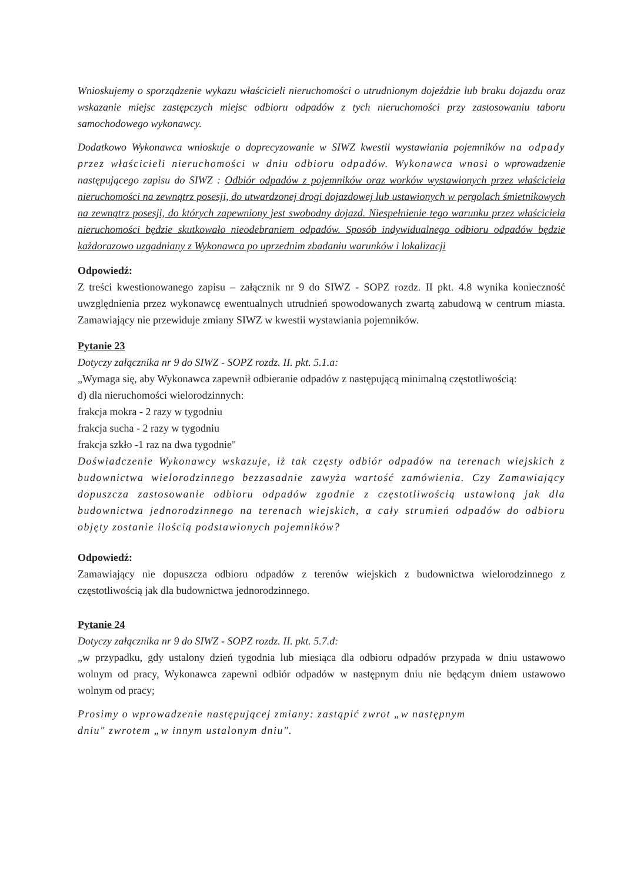Wnioskujemy o sporządzenie wykazu właścicieli nieruchomości o utrudnionym dojeździe lub braku dojazdu oraz wskazanie miejsc zastępczych miejsc odbioru odpadów z tych nieruchomości przy zastosowaniu taboru samochodowego wykonawcy.
Dodatkowo Wykonawca wnioskuje o doprecyzowanie w SIWZ kwestii wystawiania pojemników na odpady przez właścicieli nieruchomości w dniu odbioru odpadów. Wykonawca wnosi o wprowadzenie następującego zapisu do SIWZ : Odbiór odpadów z pojemników oraz worków wystawionych przez właściciela nieruchomości na zewnątrz posesji, do utwardzonej drogi dojazdowej lub ustawionych w pergolach śmietnikowych na zewnątrz posesji, do których zapewniony jest swobodny dojazd. Niespełnienie tego warunku przez właściciela nieruchomości będzie skutkowało nieodebraniem odpadów. Sposób indywidualnego odbioru odpadów będzie każdorazowo uzgadniany z Wykonawca po uprzednim zbadaniu warunków i lokalizacji
Odpowiedź:
Z treści kwestionowanego zapisu – załącznik nr 9 do SIWZ - SOPZ rozdz. II pkt. 4.8 wynika konieczność uwzględnienia przez wykonawcę ewentualnych utrudnień spowodowanych zwartą zabudową w centrum miasta. Zamawiający nie przewiduje zmiany SIWZ w kwestii wystawiania pojemników.
Pytanie 23
Dotyczy załącznika nr 9 do SIWZ - SOPZ rozdz. II. pkt. 5.1.a:
„Wymaga się, aby Wykonawca zapewnił odbieranie odpadów z następującą minimalną częstotliwością:
d) dla nieruchomości wielorodzinnych:
frakcja mokra - 2 razy w tygodniu
frakcja sucha - 2 razy w tygodniu
frakcja szkło -1 raz na dwa tygodnie"
Doświadczenie Wykonawcy wskazuje, iż tak częsty odbiór odpadów na terenach wiejskich z budownictwa wielorodzinnego bezzasadnie zawyża wartość zamówienia. Czy Zamawiający dopuszcza zastosowanie odbioru odpadów zgodnie z częstotliwością ustawioną jak dla budownictwa jednorodzinnego na terenach wiejskich, a cały strumień odpadów do odbioru objęty zostanie ilością podstawionych pojemników?
Odpowiedź:
Zamawiający nie dopuszcza odbioru odpadów z terenów wiejskich z budownictwa wielorodzinnego z częstotliwością jak dla budownictwa jednorodzinnego.
Pytanie 24
Dotyczy załącznika nr 9 do SIWZ - SOPZ rozdz. II. pkt. 5.7.d:
„w przypadku, gdy ustalony dzień tygodnia lub miesiąca dla odbioru odpadów przypada w dniu ustawowo wolnym od pracy, Wykonawca zapewni odbiór odpadów w następnym dniu nie będącym dniem ustawowo wolnym od pracy;
Prosimy o wprowadzenie następującej zmiany: zastąpić zwrot „w następnym
dniu" zwrotem „w innym ustalonym dniu".